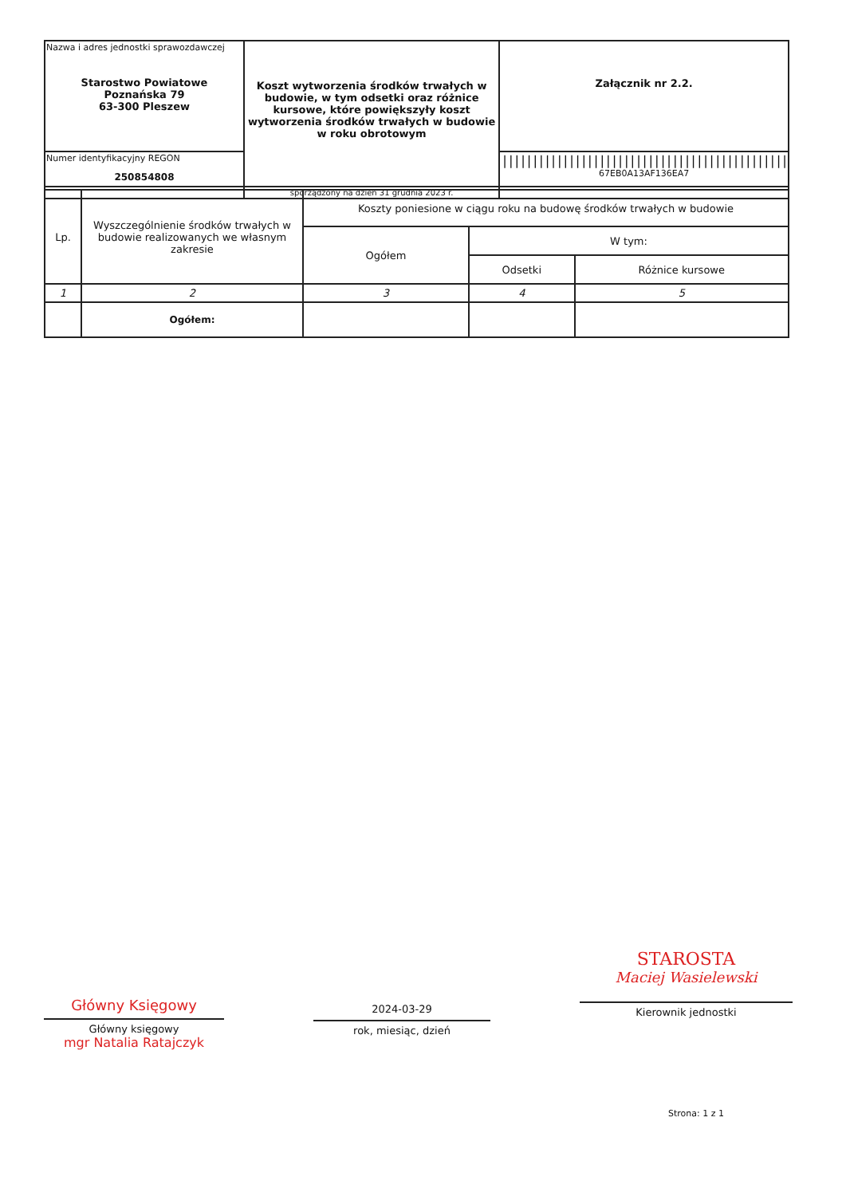| Nazwa i adres jednostki sprawozdawczej Starostwo Powiatowe Poznańska 79 63-300 Pleszew | Koszt wytworzenia środków trwałych w budowie, w tym odsetki oraz różnice kursowe, które powiększyły koszt wytworzenia środków trwałych w budowie w roku obrotowym | Załącznik nr 2.2. |
| Numer identyfikacyjny REGON 250854808 | | /////////////////////////////////////////////// 67EB0A13AF136EA7 |
| | sporządzony na dzień 31 grudnia 2023 r. | |
| Lp. | Wyszczególnienie środków trwałych w budowie realizowanych we własnym zakresie | Koszty poniesione w ciągu roku na budowę środków trwałych w budowie | | |
| | | Ogółem | W tym: | |
| | | | Odsetki | Różnice kursowe |
| 1 | 2 | 3 | 4 | 5 |
| | Ogółem: | | | |
Główny Księgowy
Główny księgowy
mgr Natalia Ratajczyk
2024-03-29
rok, miesiąc, dzień
STAROSTA
Maciej Wasielewski
Kierownik jednostki
Strona: 1 z 1